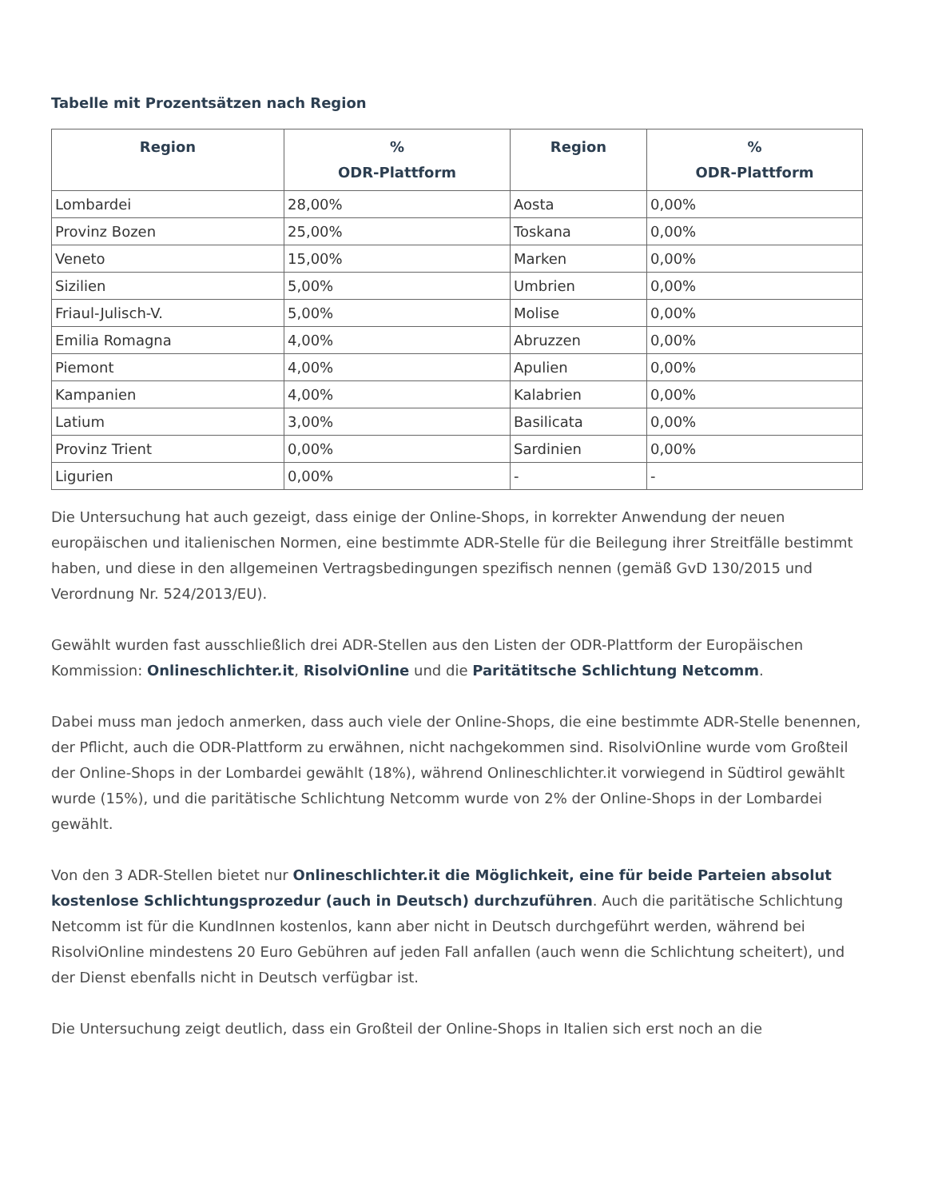Tabelle mit Prozentsätzen nach Region
| Region | % ODR-Plattform | Region | % ODR-Plattform |
| --- | --- | --- | --- |
| Lombardei | 28,00% | Aosta | 0,00% |
| Provinz Bozen | 25,00% | Toskana | 0,00% |
| Veneto | 15,00% | Marken | 0,00% |
| Sizilien | 5,00% | Umbrien | 0,00% |
| Friaul-Julisch-V. | 5,00% | Molise | 0,00% |
| Emilia Romagna | 4,00% | Abruzzen | 0,00% |
| Piemont | 4,00% | Apulien | 0,00% |
| Kampanien | 4,00% | Kalabrien | 0,00% |
| Latium | 3,00% | Basilicata | 0,00% |
| Provinz Trient | 0,00% | Sardinien | 0,00% |
| Ligurien | 0,00% | - | - |
Die Untersuchung hat auch gezeigt, dass einige der Online-Shops, in korrekter Anwendung der neuen europäischen und italienischen Normen, eine bestimmte ADR-Stelle für die Beilegung ihrer Streitfälle bestimmt haben, und diese in den allgemeinen Vertragsbedingungen spezifisch nennen (gemäß GvD 130/2015 und Verordnung Nr. 524/2013/EU).
Gewählt wurden fast ausschließlich drei ADR-Stellen aus den Listen der ODR-Plattform der Europäischen Kommission: Onlineschlichter.it, RisolviOnline und die Paritätitsche Schlichtung Netcomm.
Dabei muss man jedoch anmerken, dass auch viele der Online-Shops, die eine bestimmte ADR-Stelle benennen, der Pflicht, auch die ODR-Plattform zu erwähnen, nicht nachgekommen sind. RisolviOnline wurde vom Großteil der Online-Shops in der Lombardei gewählt (18%), während Onlineschlichter.it vorwiegend in Südtirol gewählt wurde (15%), und die paritätische Schlichtung Netcomm wurde von 2% der Online-Shops in der Lombardei gewählt.
Von den 3 ADR-Stellen bietet nur Onlineschlichter.it die Möglichkeit, eine für beide Parteien absolut kostenlose Schlichtungsprozedur (auch in Deutsch) durchzuführen. Auch die paritätische Schlichtung Netcomm ist für die KundInnen kostenlos, kann aber nicht in Deutsch durchgeführt werden, während bei RisolviOnline mindestens 20 Euro Gebühren auf jeden Fall anfallen (auch wenn die Schlichtung scheitert), und der Dienst ebenfalls nicht in Deutsch verfügbar ist.
Die Untersuchung zeigt deutlich, dass ein Großteil der Online-Shops in Italien sich erst noch an die